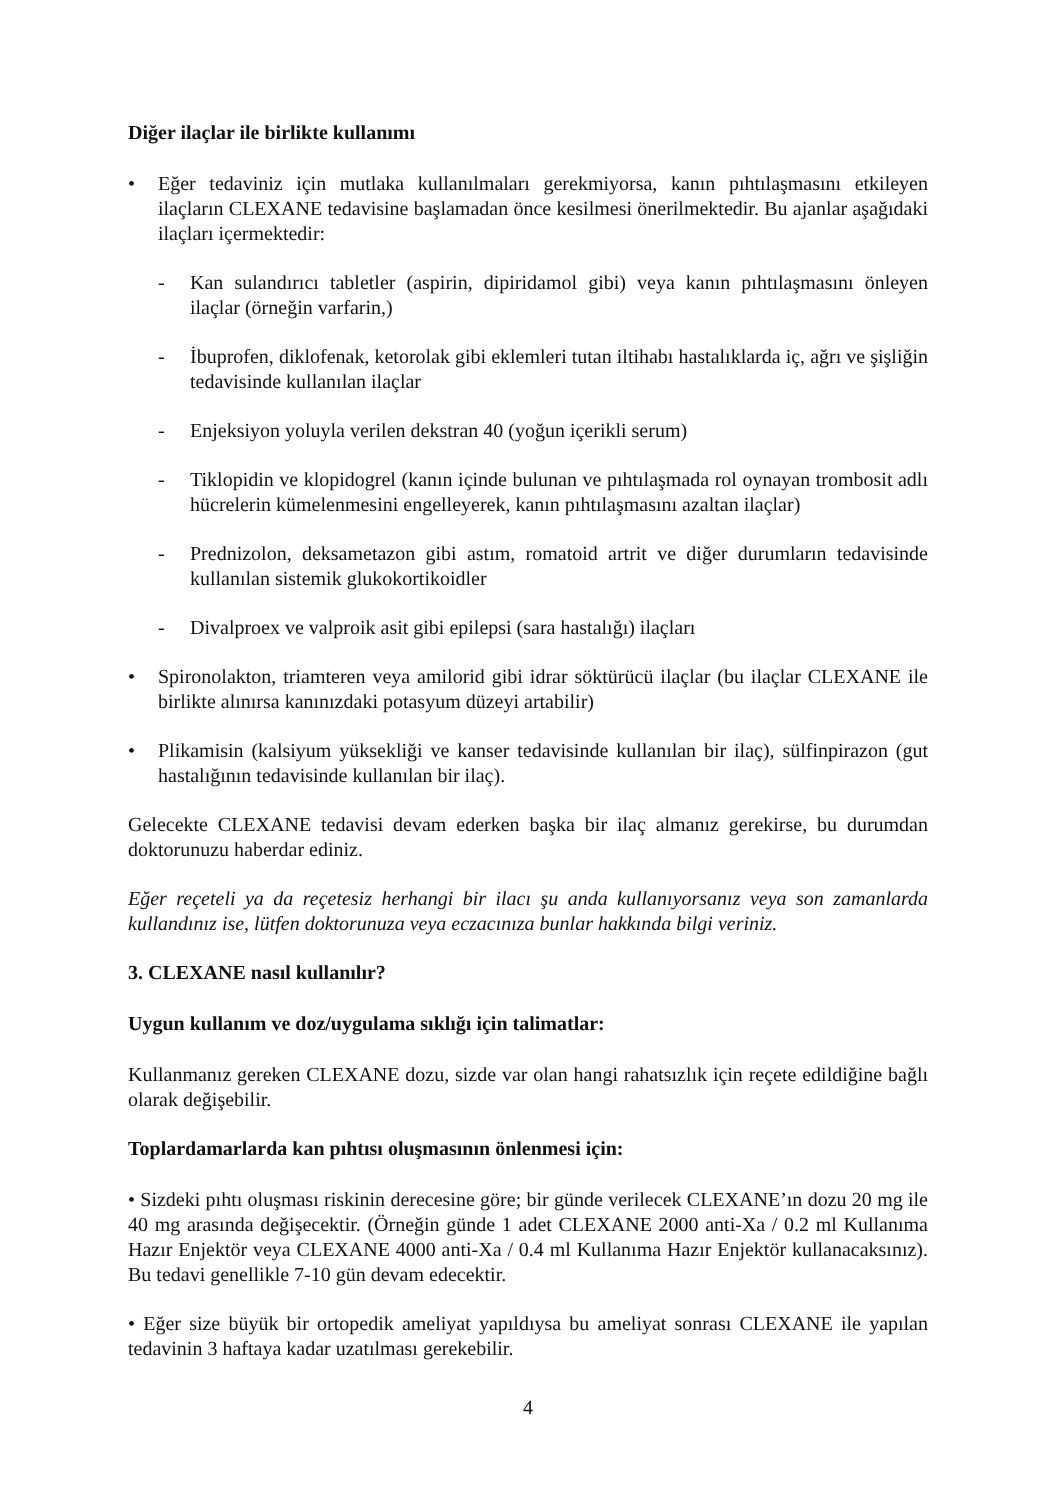Diğer ilaçlar ile birlikte kullanımı
• Eğer tedaviniz için mutlaka kullanılmaları gerekmiyorsa, kanın pıhtılaşmasını etkileyen ilaçların CLEXANE tedavisine başlamadan önce kesilmesi önerilmektedir. Bu ajanlar aşağıdaki ilaçları içermektedir:
- Kan sulandırıcı tabletler (aspirin, dipiridamol gibi) veya kanın pıhtılaşmasını önleyen ilaçlar (örneğin varfarin,)
- İbuprofen, diklofenak, ketorolak gibi eklemleri tutan iltihabı hastalıklarda iç, ağrı ve şişliğin tedavisinde kullanılan ilaçlar
- Enjeksiyon yoluyla verilen dekstran 40 (yoğun içerikli serum)
- Tiklopidin ve klopidogrel (kanın içinde bulunan ve pıhtılaşmada rol oynayan trombosit adlı hücrelerin kümelenmesini engelleyerek, kanın pıhtılaşmasını azaltan ilaçlar)
- Prednizolon, deksametazon gibi astım, romatoid artrit ve diğer durumların tedavisinde kullanılan sistemik glukokortikoidler
- Divalproex ve valproik asit gibi epilepsi (sara hastalığı) ilaçları
• Spironolakton, triamteren veya amilorid gibi idrar söktürücü ilaçlar (bu ilaçlar CLEXANE ile birlikte alınırsa kanınızdaki potasyum düzeyi artabilir)
• Plikamisin (kalsiyum yüksekliği ve kanser tedavisinde kullanılan bir ilaç), sülfinpirazon (gut hastalığının tedavisinde kullanılan bir ilaç).
Gelecekte CLEXANE tedavisi devam ederken başka bir ilaç almanız gerekirse, bu durumdan doktorunuzu haberdar ediniz.
Eğer reçeteli ya da reçetesiz herhangi bir ilacı şu anda kullanıyorsanız veya son zamanlarda kullandınız ise, lütfen doktorunuza veya eczacınıza bunlar hakkında bilgi veriniz.
3. CLEXANE nasıl kullanılır?
Uygun kullanım ve doz/uygulama sıklığı için talimatlar:
Kullanmanız gereken CLEXANE dozu, sizde var olan hangi rahatsızlık için reçete edildiğine bağlı olarak değişebilir.
Toplardamarlarda kan pıhtısı oluşmasının önlenmesi için:
• Sizdeki pıhtı oluşması riskinin derecesine göre; bir günde verilecek CLEXANE’ın dozu 20 mg ile 40 mg arasında değişecektir. (Örneğin günde 1 adet CLEXANE 2000 anti-Xa / 0.2 ml Kullanıma Hazır Enjektör veya CLEXANE 4000 anti-Xa / 0.4 ml Kullanıma Hazır Enjektör kullanacaksınız). Bu tedavi genellikle 7-10 gün devam edecektir.
• Eğer size büyük bir ortopedik ameliyat yapıldıysa bu ameliyat sonrası CLEXANE ile yapılan tedavinin 3 haftaya kadar uzatılması gerekebilir.
4